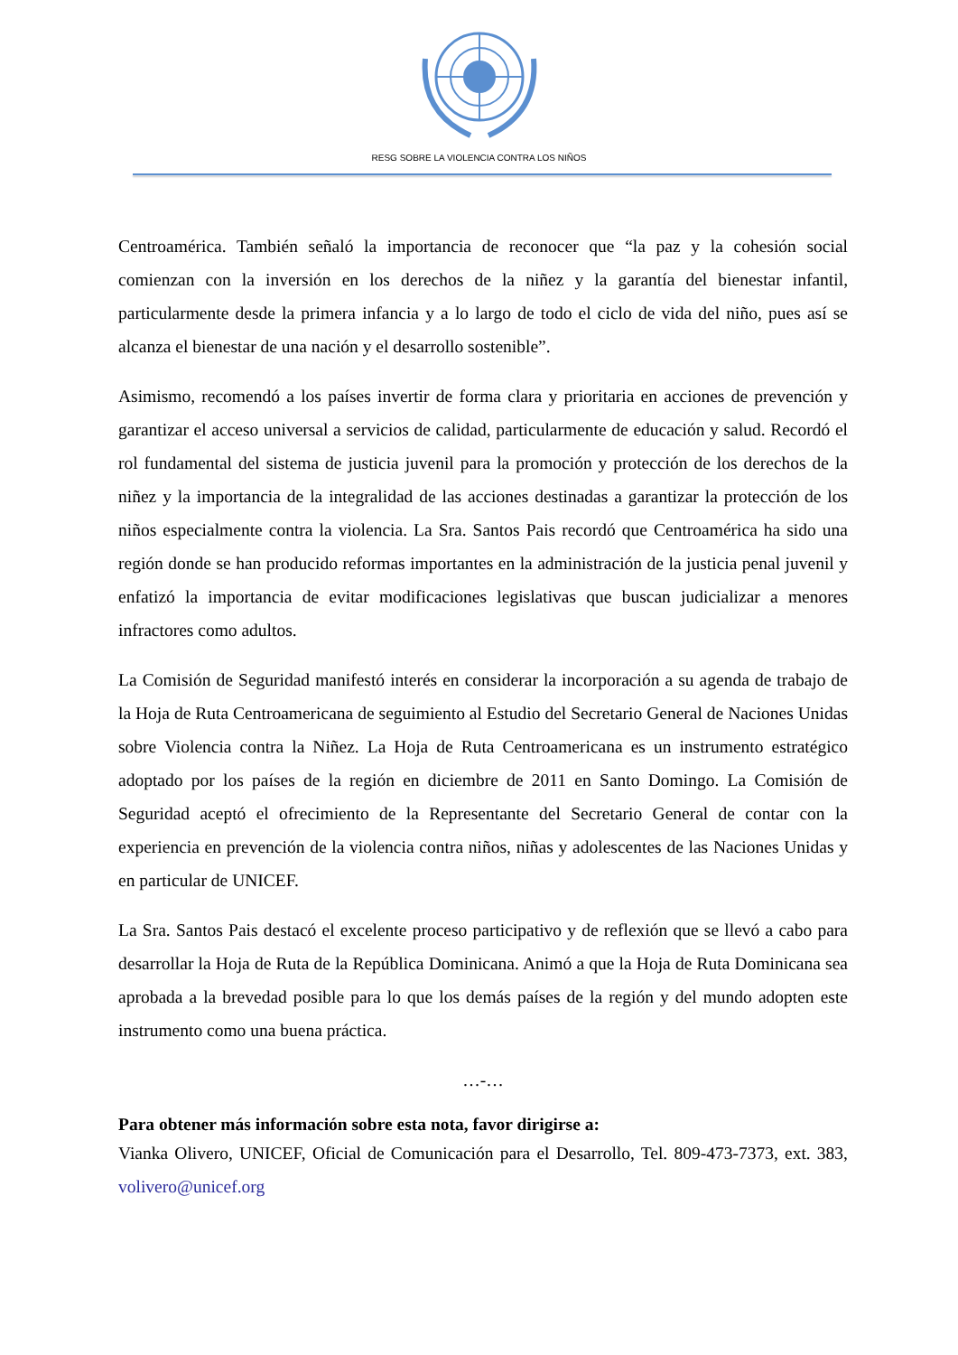RESG SOBRE LA VIOLENCIA CONTRA LOS NIÑOS
Centroamérica. También señaló la importancia de reconocer que “la paz y la cohesión social comienzan con la inversión en los derechos de la niñez y la garantía del bienestar infantil, particularmente desde la primera infancia y a lo largo de todo el ciclo de vida del niño, pues así se alcanza el bienestar de una nación y el desarrollo sostenible”.
Asimismo, recomendó a los países invertir de forma clara y prioritaria en acciones de prevención y garantizar el acceso universal a servicios de calidad, particularmente de educación y salud. Recordó el rol fundamental del sistema de justicia juvenil para la promoción y protección de los derechos de la niñez y la importancia de la integralidad de las acciones destinadas a garantizar la protección de los niños especialmente contra la violencia. La Sra. Santos Pais recordó que Centroamérica ha sido una región donde se han producido reformas importantes en la administración de la justicia penal juvenil y enfatizó la importancia de evitar modificaciones legislativas que buscan judicializar a menores infractores como adultos.
La Comisión de Seguridad manifestó interés en considerar la incorporación a su agenda de trabajo de la Hoja de Ruta Centroamericana de seguimiento al Estudio del Secretario General de Naciones Unidas sobre Violencia contra la Niñez. La Hoja de Ruta Centroamericana es un instrumento estratégico adoptado por los países de la región en diciembre de 2011 en Santo Domingo. La Comisión de Seguridad aceptó el ofrecimiento de la Representante del Secretario General de contar con la experiencia en prevención de la violencia contra niños, niñas y adolescentes de las Naciones Unidas y en particular de UNICEF.
La Sra. Santos Pais destacó el excelente proceso participativo y de reflexión que se llevó a cabo para desarrollar la Hoja de Ruta de la República Dominicana. Animó a que la Hoja de Ruta Dominicana sea aprobada a la brevedad posible para lo que los demás países de la región y del mundo adopten este instrumento como una buena práctica.
…-…
Para obtener más información sobre esta nota, favor dirigirse a:
Vianka Olivero, UNICEF, Oficial de Comunicación para el Desarrollo, Tel. 809-473-7373, ext. 383, volivero@unicef.org